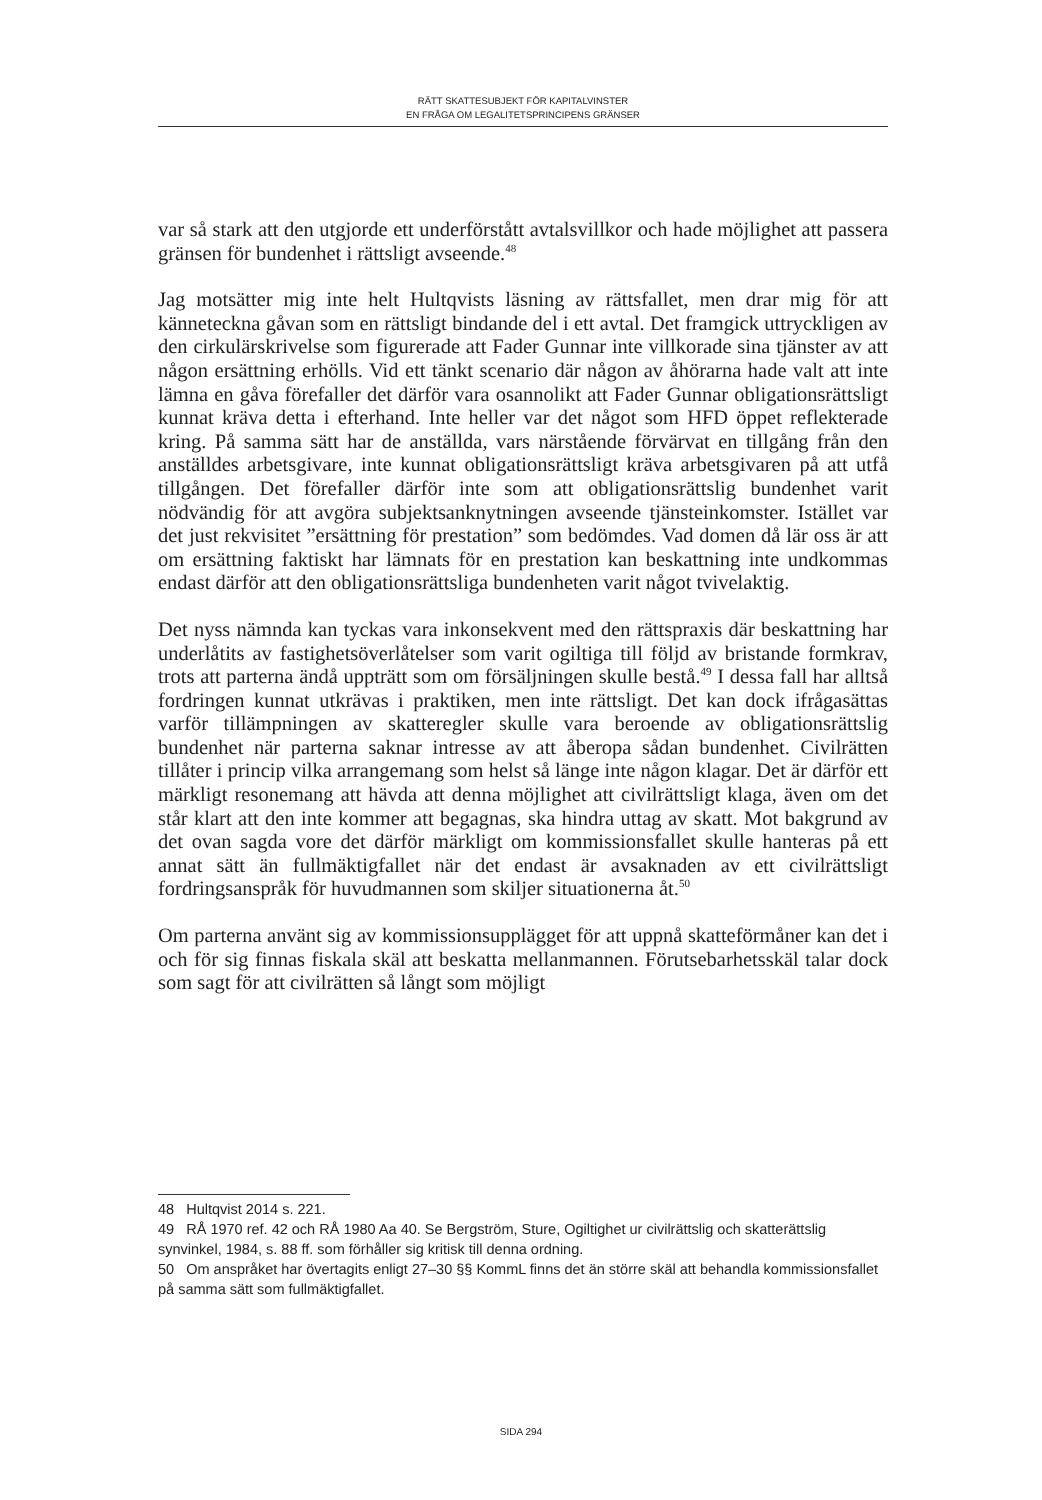RÄTT SKATTESUBJEKT FÖR KAPITALVINSTER
EN FRÅGA OM LEGALITETSPRINCIPENS GRÄNSER
var så stark att den utgjorde ett underförstått avtalsvillkor och hade möjlighet att passera gränsen för bundenhet i rättsligt avseende.<sup>48</sup>
Jag motsätter mig inte helt Hultqvists läsning av rättsfallet, men drar mig för att känneteckna gåvan som en rättsligt bindande del i ett avtal. Det framgick uttryckligen av den cirkulärskrivelse som figurerade att Fader Gunnar inte villkorade sina tjänster av att någon ersättning erhölls. Vid ett tänkt scenario där någon av åhörarna hade valt att inte lämna en gåva förefaller det därför vara osannolikt att Fader Gunnar obligationsrättsligt kunnat kräva detta i efterhand. Inte heller var det något som HFD öppet reflekterade kring. På samma sätt har de anställda, vars närstående förvärvat en tillgång från den anställdes arbetsgivare, inte kunnat obligationsrättsligt kräva arbetsgivaren på att utfå tillgången. Det förefaller därför inte som att obligationsrättslig bundenhet varit nödvändig för att avgöra subjektsanknytningen avseende tjänsteinkomster. Istället var det just rekvisitet ”ersättning för prestation” som bedömdes. Vad domen då lär oss är att om ersättning faktiskt har lämnats för en prestation kan beskattning inte undkommas endast därför att den obligationsrättsliga bundenheten varit något tvivelaktig.
Det nyss nämnda kan tyckas vara inkonsekvent med den rättspraxis där beskattning har underlåtits av fastighetsöverlåtelser som varit ogiltiga till följd av bristande formkrav, trots att parterna ändå uppträtt som om försäljningen skulle bestå.<sup>49</sup> I dessa fall har alltså fordringen kunnat utkrävas i praktiken, men inte rättsligt. Det kan dock ifrågasättas varför tillämpningen av skatteregler skulle vara beroende av obligationsrättslig bundenhet när parterna saknar intresse av att åberopa sådan bundenhet. Civilrätten tillåter i princip vilka arrangemang som helst så länge inte någon klagar. Det är därför ett märkligt resonemang att hävda att denna möjlighet att civilrättsligt klaga, även om det står klart att den inte kommer att begagnas, ska hindra uttag av skatt. Mot bakgrund av det ovan sagda vore det därför märkligt om kommissionsfallet skulle hanteras på ett annat sätt än fullmäktigfallet när det endast är avsaknaden av ett civilrättsligt fordringsanspråk för huvudmannen som skiljer situationerna åt.<sup>50</sup>
Om parterna använt sig av kommissionsupplägget för att uppnå skatteförmåner kan det i och för sig finnas fiskala skäl att beskatta mellanmannen. Förutsebarhetsskäl talar dock som sagt för att civilrätten så långt som möjligt
48 Hultqvist 2014 s. 221.
49 RÅ 1970 ref. 42 och RÅ 1980 Aa 40. Se Bergström, Sture, Ogiltighet ur civilrättslig och skatterättslig synvinkel, 1984, s. 88 ff. som förhåller sig kritisk till denna ordning.
50 Om anspråket har övertagits enligt 27–30 §§ KommL finns det än större skäl att behandla kommissionsfallet på samma sätt som fullmäktigfallet.
SIDA 294